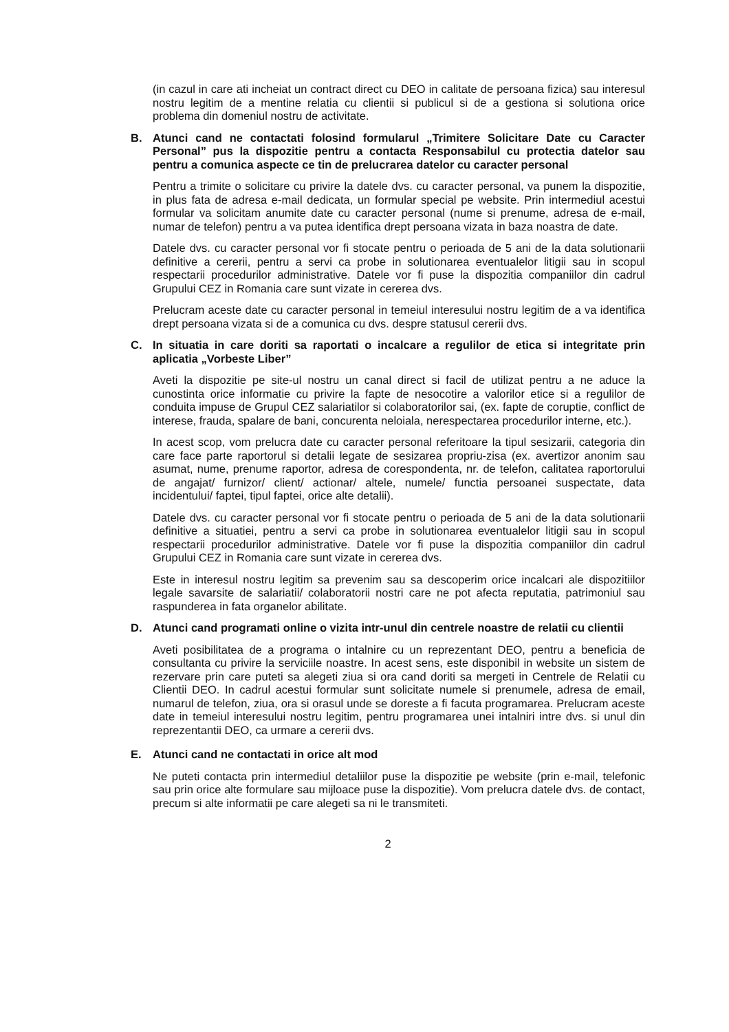(in cazul in care ati incheiat un contract direct cu DEO in calitate de persoana fizica) sau interesul nostru legitim de a mentine relatia cu clientii si publicul si de a gestiona si solutiona orice problema din domeniul nostru de activitate.
B. Atunci cand ne contactati folosind formularul „Trimitere Solicitare Date cu Caracter Personal” pus la dispozitie pentru a contacta Responsabilul cu protectia datelor sau pentru a comunica aspecte ce tin de prelucrarea datelor cu caracter personal
Pentru a trimite o solicitare cu privire la datele dvs. cu caracter personal, va punem la dispozitie, in plus fata de adresa e-mail dedicata, un formular special pe website. Prin intermediul acestui formular va solicitam anumite date cu caracter personal (nume si prenume, adresa de e-mail, numar de telefon) pentru a va putea identifica drept persoana vizata in baza noastra de date.
Datele dvs. cu caracter personal vor fi stocate pentru o perioada de 5 ani de la data solutionarii definitive a cererii, pentru a servi ca probe in solutionarea eventualelor litigii sau in scopul respectarii procedurilor administrative. Datele vor fi puse la dispozitia companiilor din cadrul Grupului CEZ in Romania care sunt vizate in cererea dvs.
Prelucram aceste date cu caracter personal in temeiul interesului nostru legitim de a va identifica drept persoana vizata si de a comunica cu dvs. despre statusul cererii dvs.
C. In situatia in care doriti sa raportati o incalcare a regulilor de etica si integritate prin aplicatia „Vorbeste Liber”
Aveti la dispozitie pe site-ul nostru un canal direct si facil de utilizat pentru a ne aduce la cunostinta orice informatie cu privire la fapte de nesocotire a valorilor etice si a regulilor de conduita impuse de Grupul CEZ salariatilor si colaboratorilor sai, (ex. fapte de coruptie, conflict de interese, frauda, spalare de bani, concurenta neloiala, nerespectarea procedurilor interne, etc.).
In acest scop, vom prelucra date cu caracter personal referitoare la tipul sesizarii, categoria din care face parte raportorul si detalii legate de sesizarea propriu-zisa (ex. avertizor anonim sau asumat, nume, prenume raportor, adresa de corespondenta, nr. de telefon, calitatea raportorului de angajat/ furnizor/ client/ actionar/ altele, numele/ functia persoanei suspectate, data incidentului/ faptei, tipul faptei, orice alte detalii).
Datele dvs. cu caracter personal vor fi stocate pentru o perioada de 5 ani de la data solutionarii definitive a situatiei, pentru a servi ca probe in solutionarea eventualelor litigii sau in scopul respectarii procedurilor administrative. Datele vor fi puse la dispozitia companiilor din cadrul Grupului CEZ in Romania care sunt vizate in cererea dvs.
Este in interesul nostru legitim sa prevenim sau sa descoperim orice incalcari ale dispozitiilor legale savarsite de salariatii/ colaboratorii nostri care ne pot afecta reputatia, patrimoniul sau raspunderea in fata organelor abilitate.
D. Atunci cand programati online o vizita intr-unul din centrele noastre de relatii cu clientii
Aveti posibilitatea de a programa o intalnire cu un reprezentant DEO, pentru a beneficia de consultanta cu privire la serviciile noastre. In acest sens, este disponibil in website un sistem de rezervare prin care puteti sa alegeti ziua si ora cand doriti sa mergeti in Centrele de Relatii cu Clientii DEO. In cadrul acestui formular sunt solicitate numele si prenumele, adresa de email, numarul de telefon, ziua, ora si orasul unde se doreste a fi facuta programarea. Prelucram aceste date in temeiul interesului nostru legitim, pentru programarea unei intalniri intre dvs. si unul din reprezentantii DEO, ca urmare a cererii dvs.
E. Atunci cand ne contactati in orice alt mod
Ne puteti contacta prin intermediul detaliilor puse la dispozitie pe website (prin e-mail, telefonic sau prin orice alte formulare sau mijloace puse la dispozitie). Vom prelucra datele dvs. de contact, precum si alte informatii pe care alegeti sa ni le transmiteti.
2